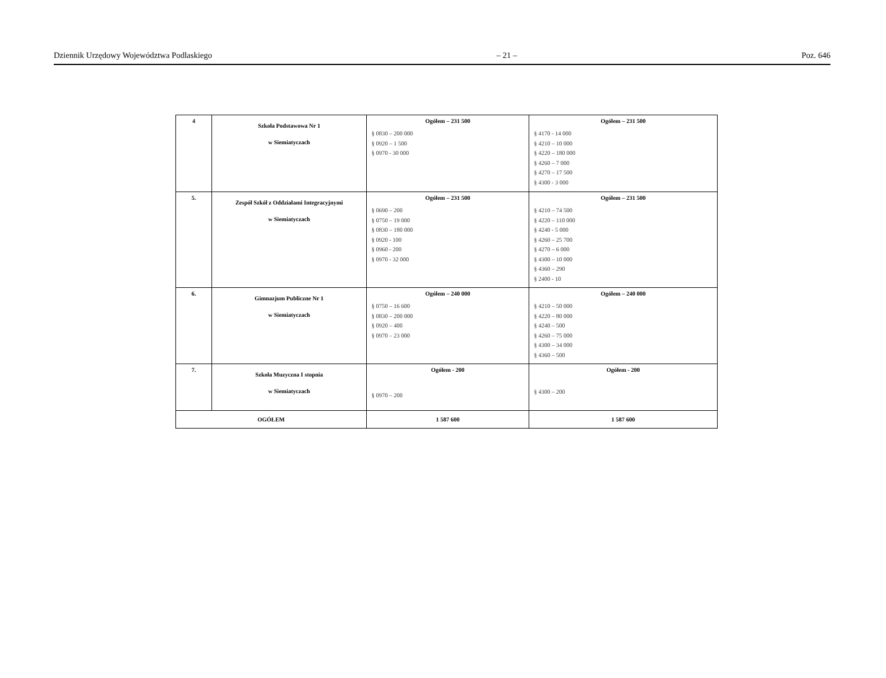Dziennik Urzędowy Województwa Podlaskiego – 21 – Poz. 646
| 4 | Szkoła Podstawowa Nr 1 w Siemiatyczach | Ogółem – 231 500 § 0830 – 200 000 § 0920 – 1 500 § 0970 - 30 000 | Ogółem – 231 500 § 4170 - 14 000 § 4210 – 10 000 § 4220 – 180 000 § 4260 – 7 000 § 4270 – 17 500 § 4300 - 3 000 |
| 5. | Zespół Szkół z Oddziałami Integracyjnymi w Siemiatyczach | Ogółem – 231 500 § 0690 – 200 § 0750 – 19 000 § 0830 – 180 000 § 0920 - 100 § 0960 - 200 § 0970 - 32 000 | Ogółem – 231 500 § 4210 – 74 500 § 4220 – 110 000 § 4240 - 5 000 § 4260 – 25 700 § 4270 – 6 000 § 4300 – 10 000 § 4360 – 290 § 2400 - 10 |
| 6. | Gimnazjum Publiczne Nr 1 w Siemiatyczach | Ogółem – 240 000 § 0750 – 16 600 § 0830 – 200 000 § 0920 – 400 § 0970 – 23 000 | Ogółem – 240 000 § 4210 – 50 000 § 4220 – 80 000 § 4240 – 500 § 4260 – 75 000 § 4300 – 34 000 § 4360 – 500 |
| 7. | Szkoła Muzyczna I stopnia w Siemiatyczach | Ogółem - 200 § 0970 – 200 | Ogółem - 200 § 4300 – 200 |
| OGÓŁEM | | 1 587 600 | 1 587 600 |